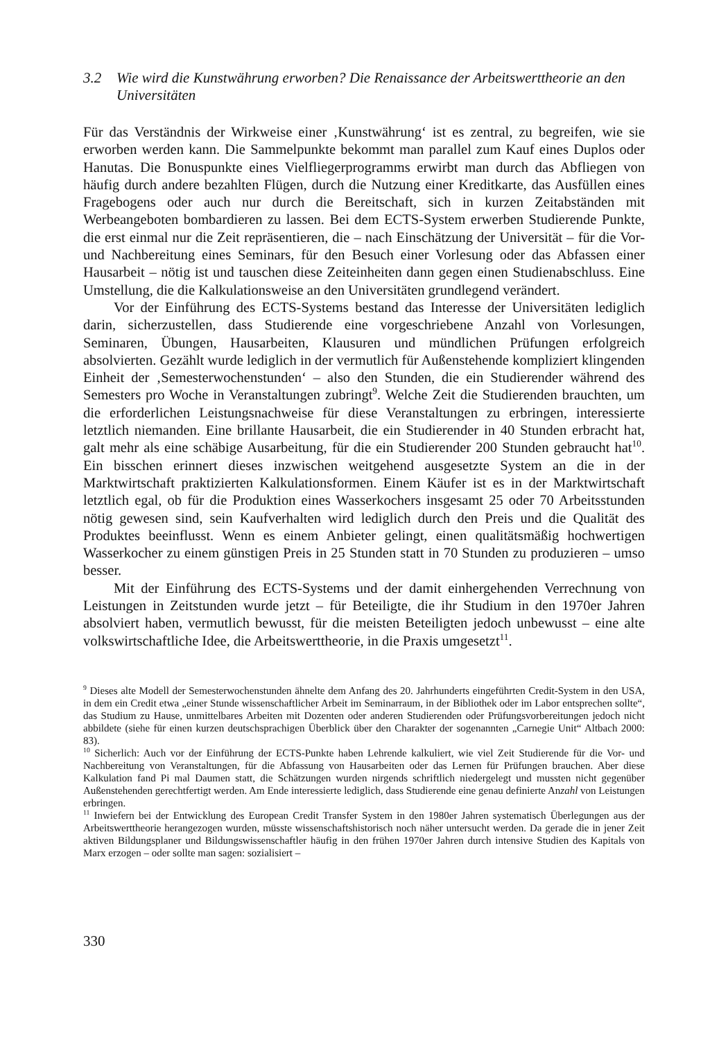3.2 Wie wird die Kunstwährung erworben? Die Renaissance der Arbeitswerttheorie an den Universitäten
Für das Verständnis der Wirkweise einer ‚Kunstwährung‘ ist es zentral, zu begreifen, wie sie erworben werden kann. Die Sammelpunkte bekommt man parallel zum Kauf eines Duplos oder Hanutas. Die Bonuspunkte eines Vielfliegerprogramms erwirbt man durch das Abfliegen von häufig durch andere bezahlten Flügen, durch die Nutzung einer Kreditkarte, das Ausfüllen eines Fragebogens oder auch nur durch die Bereitschaft, sich in kurzen Zeitabständen mit Werbeangeboten bombardieren zu lassen. Bei dem ECTS-System erwerben Studierende Punkte, die erst einmal nur die Zeit repräsentieren, die – nach Einschätzung der Universität – für die Vor- und Nachbereitung eines Seminars, für den Besuch einer Vorlesung oder das Abfassen einer Hausarbeit – nötig ist und tauschen diese Zeiteinheiten dann gegen einen Studienabschluss. Eine Umstellung, die die Kalkulationsweise an den Universitäten grundlegend verändert.
Vor der Einführung des ECTS-Systems bestand das Interesse der Universitäten lediglich darin, sicherzustellen, dass Studierende eine vorgeschriebene Anzahl von Vorlesungen, Seminaren, Übungen, Hausarbeiten, Klausuren und mündlichen Prüfungen erfolgreich absolvierten. Gezählt wurde lediglich in der vermutlich für Außenstehende kompliziert klingenden Einheit der ‚Semesterwochenstunden‘ – also den Stunden, die ein Studierender während des Semesters pro Woche in Veranstaltungen zubringt<sup>9</sup>. Welche Zeit die Studierenden brauchten, um die erforderlichen Leistungsnachweise für diese Veranstaltungen zu erbringen, interessierte letztlich niemanden. Eine brillante Hausarbeit, die ein Studierender in 40 Stunden erbracht hat, galt mehr als eine schäbige Ausarbeitung, für die ein Studierender 200 Stunden gebraucht hat<sup>10</sup>. Ein bisschen erinnert dieses inzwischen weitgehend ausgesetzte System an die in der Marktwirtschaft praktizierten Kalkulationsformen. Einem Käufer ist es in der Marktwirtschaft letztlich egal, ob für die Produktion eines Wasserkochers insgesamt 25 oder 70 Arbeitsstunden nötig gewesen sind, sein Kaufverhalten wird lediglich durch den Preis und die Qualität des Produktes beeinflusst. Wenn es einem Anbieter gelingt, einen qualitätsmäßig hochwertigen Wasserkocher zu einem günstigen Preis in 25 Stunden statt in 70 Stunden zu produzieren – umso besser.
Mit der Einführung des ECTS-Systems und der damit einhergehenden Verrechnung von Leistungen in Zeitstunden wurde jetzt – für Beteiligte, die ihr Studium in den 1970er Jahren absolviert haben, vermutlich bewusst, für die meisten Beteiligten jedoch unbewusst – eine alte volkswirtschaftliche Idee, die Arbeitswerttheorie, in die Praxis umgesetzt<sup>11</sup>.
<sup>9</sup> Dieses alte Modell der Semesterwochenstunden ähnelte dem Anfang des 20. Jahrhunderts eingeführten Credit-System in den USA, in dem ein Credit etwa „einer Stunde wissenschaftlicher Arbeit im Seminarraum, in der Bibliothek oder im Labor entsprechen sollte“, das Studium zu Hause, unmittelbares Arbeiten mit Dozenten oder anderen Studierenden oder Prüfungsvorbereitungen jedoch nicht abbildete (siehe für einen kurzen deutschsprachigen Überblick über den Charakter der sogenannten „Carnegie Unit“ Altbach 2000: 83).
<sup>10</sup> Sicherlich: Auch vor der Einführung der ECTS-Punkte haben Lehrende kalkuliert, wie viel Zeit Studierende für die Vor- und Nachbereitung von Veranstaltungen, für die Abfassung von Hausarbeiten oder das Lernen für Prüfungen brauchen. Aber diese Kalkulation fand Pi mal Daumen statt, die Schätzungen wurden nirgends schriftlich niedergelegt und mussten nicht gegenüber Außenstehenden gerechtfertigt werden. Am Ende interessierte lediglich, dass Studierende eine genau definierte Anzahl von Leistungen erbringen.
<sup>11</sup> Inwiefern bei der Entwicklung des European Credit Transfer System in den 1980er Jahren systematisch Überlegungen aus der Arbeitswerttheorie herangezogen wurden, müsste wissenschaftshistorisch noch näher untersucht werden. Da gerade die in jener Zeit aktiven Bildungsplaner und Bildungswissenschaftler häufig in den frühen 1970er Jahren durch intensive Studien des Kapitals von Marx erzogen – oder sollte man sagen: sozialisiert –
330